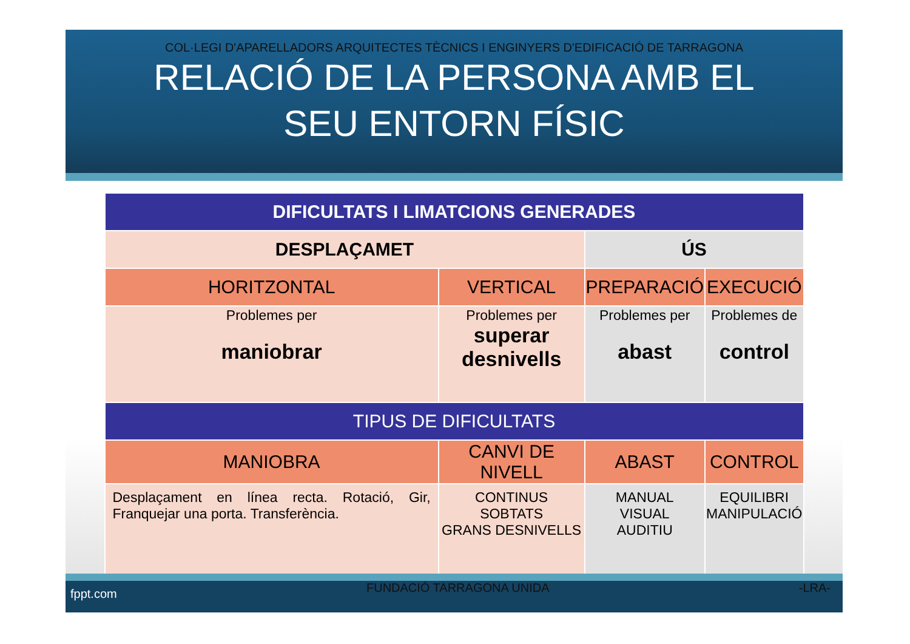COL·LEGI D'APARELLADORS ARQUITECTES TÈCNICS I ENGINYERS D'EDIFICACIÓ DE TARRAGONA
RELACIÓ DE LA PERSONA AMB EL
SEU ENTORN FÍSIC
| DIFICULTATS I LIMATCIONS GENERADES | | | |
| --- | --- | --- | --- |
| DESPLAÇAMET | | ÚS | |
| HORITZONTAL | VERTICAL | PREPARACIÓ | EXECUCIÓ |
| Problemes per maniobrar | Problemes per superar desnivells | Problemes per abast | Problemes de control |
| TIPUS DE DIFICULTATS | | | |
| MANIOBRA | CANVI DE NIVELL | ABAST | CONTROL |
| Desplaçament en línea recta. Rotació, Gir, Franquejar una porta. Transferència. | CONTINUS SOBTATS GRANS DESNIVELLS | MANUAL VISUAL AUDITIU | EQUILIBRI MANIPULACIÓ |
fppt.com FUNDACIÓ TARRAGONA UNIDA -LRA-